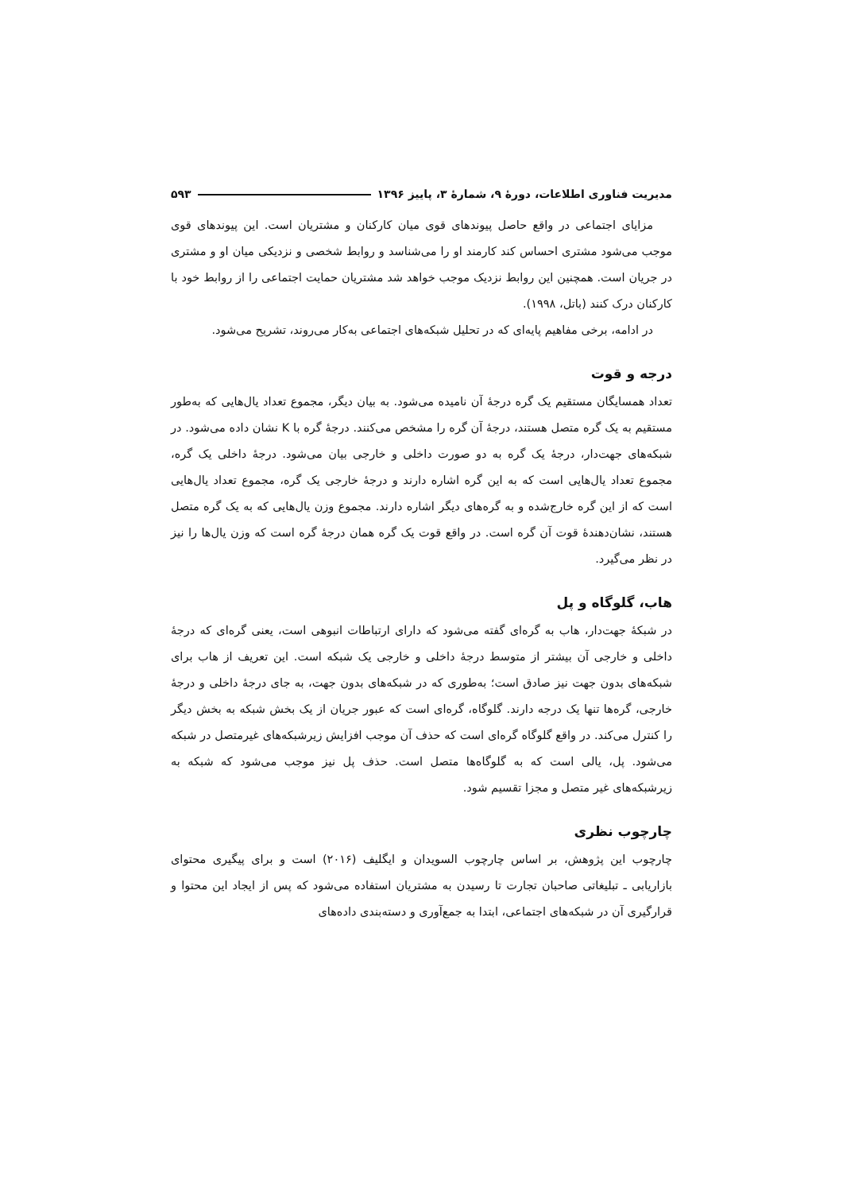مدیریت فناوری اطلاعات، دورهٔ ۹، شمارهٔ ۳، پاییز ۱۳۹۶ ۵۹۳
مزایای اجتماعی در واقع حاصل پیوندهای قوی میان کارکنان و مشتریان است. این پیوندهای قوی موجب می‌شود مشتری احساس کند کارمند او را می‌شناسد و روابط شخصی و نزدیکی میان او و مشتری در جریان است. همچنین این روابط نزدیک موجب خواهد شد مشتریان حمایت اجتماعی را از روابط خود با کارکنان درک کنند (باتل، ۱۹۹۸).
در ادامه، برخی مفاهیم پایه‌ای که در تحلیل شبکه‌های اجتماعی به‌کار می‌روند، تشریح می‌شود.
درجه و قوت
تعداد همسایگان مستقیم یک گره درجهٔ آن نامیده می‌شود. به بیان دیگر، مجموع تعداد یال‌هایی که به‌طور مستقیم به یک گره متصل هستند، درجهٔ آن گره را مشخص می‌کنند. درجهٔ گره با K نشان داده می‌شود. در شبکه‌های جهت‌دار، درجهٔ یک گره به دو صورت داخلی و خارجی بیان می‌شود. درجهٔ داخلی یک گره، مجموع تعداد یال‌هایی است که به این گره اشاره دارند و درجهٔ خارجی یک گره، مجموع تعداد یال‌هایی است که از این گره خارج‌شده و به گره‌های دیگر اشاره دارند. مجموع وزن یال‌هایی که به یک گره متصل هستند، نشان‌دهندهٔ قوت آن گره است. در واقع قوت یک گره همان درجهٔ گره است که وزن یال‌ها را نیز در نظر می‌گیرد.
هاب، گلوگاه و پل
در شبکهٔ جهت‌دار، هاب به گره‌ای گفته می‌شود که دارای ارتباطات انبوهی است، یعنی گره‌ای که درجهٔ داخلی و خارجی آن بیشتر از متوسط درجهٔ داخلی و خارجی یک شبکه است. این تعریف از هاب برای شبکه‌های بدون جهت نیز صادق است؛ به‌طوری که در شبکه‌های بدون جهت، به جای درجهٔ داخلی و درجهٔ خارجی، گره‌ها تنها یک درجه دارند. گلوگاه، گره‌ای است که عبور جریان از یک بخش شبکه به بخش دیگر را کنترل می‌کند. در واقع گلوگاه گره‌ای است که حذف آن موجب افزایش زیرشبکه‌های غیرمتصل در شبکه می‌شود. پل، یالی است که به گلوگاه‌ها متصل است. حذف پل نیز موجب می‌شود که شبکه به زیرشبکه‌های غیر متصل و مجزا تقسیم شود.
چارچوب نظری
چارچوب این پژوهش، بر اساس چارچوب السویدان و ایگلیف (۲۰۱۶) است و برای پیگیری محتوای بازاریابی ـ تبلیغاتی صاحبان تجارت تا رسیدن به مشتریان استفاده می‌شود که پس از ایجاد این محتوا و قرارگیری آن در شبکه‌های اجتماعی، ابتدا به جمع‌آوری و دسته‌بندی داده‌های